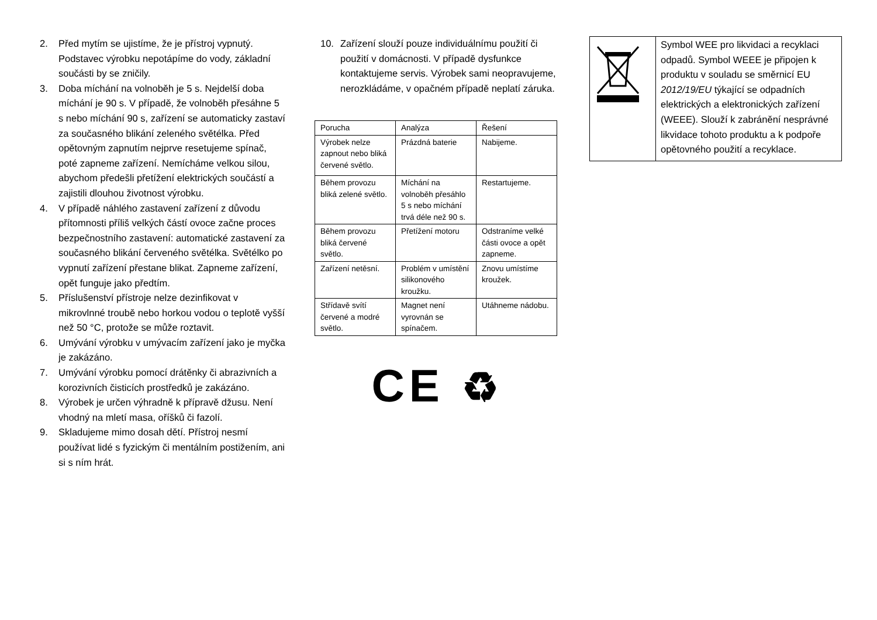2. Před mytím se ujistíme, že je přístroj vypnutý. Podstavec výrobku nepotápíme do vody, základní součásti by se zničily.
3. Doba míchání na volnoběh je 5 s. Nejdelší doba míchání je 90 s. V případě, že volnoběh přesáhne 5 s nebo míchání 90 s, zařízení se automaticky zastaví za současného blikání zeleného světélka. Před opětovným zapnutím nejprve resetujeme spínač, poté zapneme zařízení. Nemícháme velkou silou, abychom předešli přetížení elektrických součástí a zajistili dlouhou životnost výrobku.
4. V případě náhlého zastavení zařízení z důvodu přítomnosti příliš velkých částí ovoce začne proces bezpečnostního zastavení: automatické zastavení za současného blikání červeného světélka. Světélko po vypnutí zařízení přestane blikat. Zapneme zařízení, opět funguje jako předtím.
5. Příslušenství přístroje nelze dezinfikovat v mikrovlnné troubě nebo horkou vodou o teplotě vyšší než 50 °C, protože se může roztavit.
6. Umývání výrobku v umývacím zařízení jako je myčka je zakázáno.
7. Umývání výrobku pomocí drátěnky či abrazivních a korozivních čisticích prostředků je zakázáno.
8. Výrobek je určen výhradně k přípravě džusu. Není vhodný na mletí masa, oříšků či fazolí.
9. Skladujeme mimo dosah dětí. Přístroj nesmí používat lidé s fyzickým či mentálním postižením, ani si s ním hrát.
10. Zařízení slouží pouze individuálnímu použití či použití v domácnosti. V případě dysfunkce kontaktujeme servis. Výrobek sami neopravujeme, nerozkládáme, v opačném případě neplatí záruka.
| Porucha | Analýza | Řešení |
| Výrobek nelze zapnout nebo bliká červené světlo. | Prázdná baterie | Nabijeme. |
| Během provozu bliká zelené světlo. | Míchání na volnoběh přesáhlo 5 s nebo míchání trvá déle než 90 s. | Restartujeme. |
| Během provozu bliká červené světlo. | Přetížení motoru | Odstraníme velké části ovoce a opět zapneme. |
| Zařízení netěsní. | Problém v umístění silikonového kroužku. | Znovu umístíme kroužek. |
| Střídavě svítí červené a modré světlo. | Magnet není vyrovnán se spínačem. | Utáhneme nádobu. |
CE ♻
| | Symbol WEE pro likvidaci a recyklaci odpadů. Symbol WEEE je připojen k produktu v souladu se směrnicí EU 2012/19/EU týkající se odpadních elektrických a elektronických zařízení (WEEE). Slouží k zabránění nesprávné likvidace tohoto produktu a k podpoře opětovného použití a recyklace. |